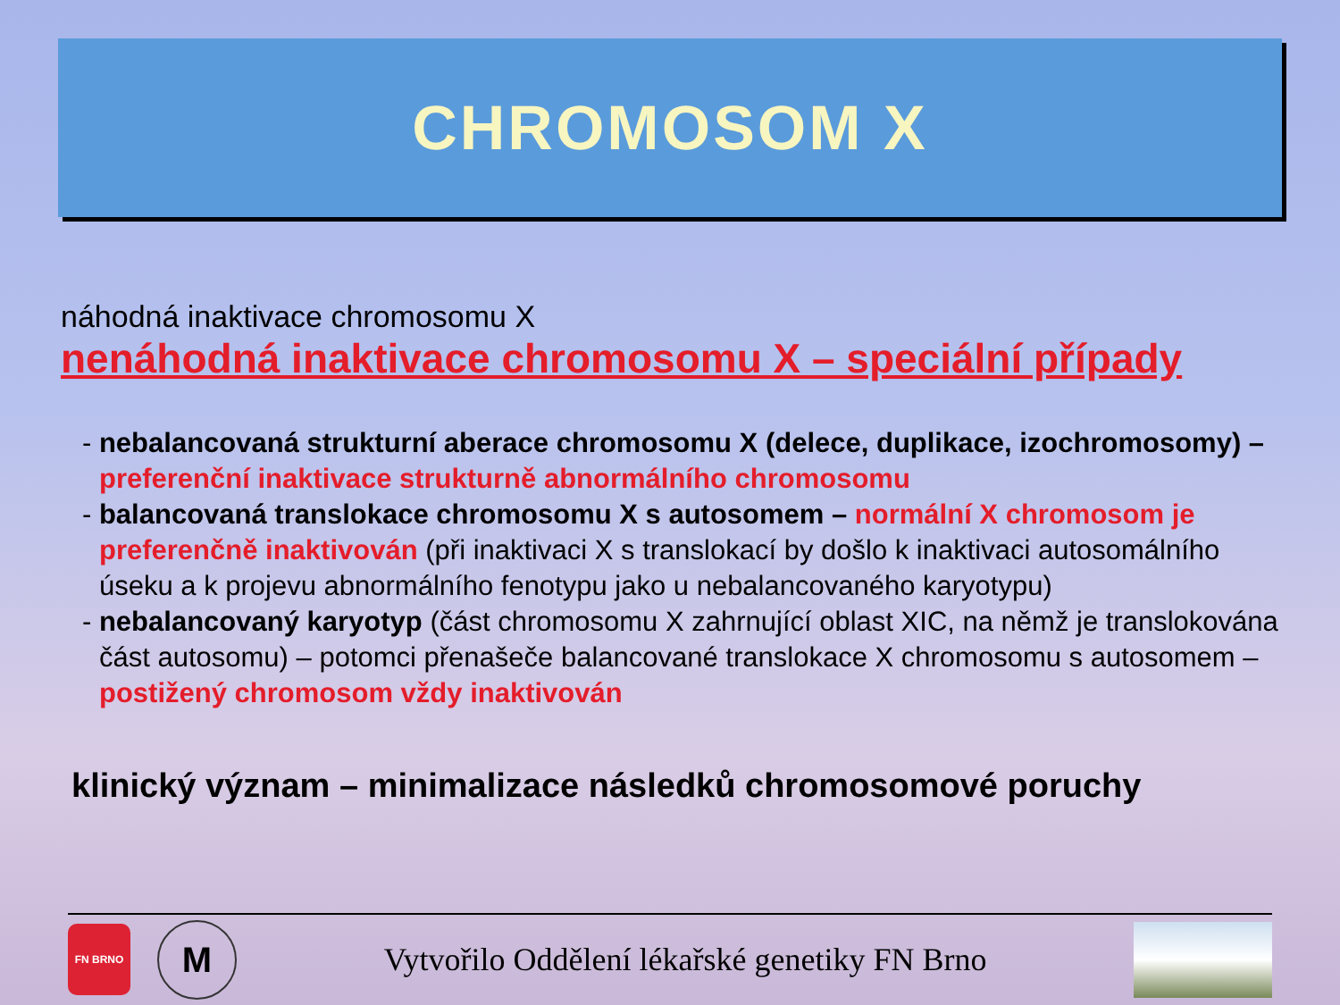CHROMOSOM X
náhodná inaktivace chromosomu X
nenáhodná inaktivace chromosomu X – speciální případy
- nebalancovaná strukturní aberace chromosomu X (delece, duplikace, izochromosomy) – preferenční inaktivace strukturně abnormálního chromosomu
- balancovaná translokace chromosomu X s autosomem – normální X chromosom je preferenčně inaktivován (při inaktivaci X s translokací by došlo k inaktivaci autosomálního úseku a k projevu abnormálního fenotypu jako u nebalancovaného karyotypu)
- nebalancovaný karyotyp (část chromosomu X zahrnující oblast XIC, na němž je translokována část autosomu) – potomci přenašeče balancované translokace X chromosomu s autosomem – postižený chromosom vždy inaktivován
klinický význam – minimalizace následků chromosomové poruchy
FN BRNO
M
Vytvořilo Oddělení lékařské genetiky FN Brno